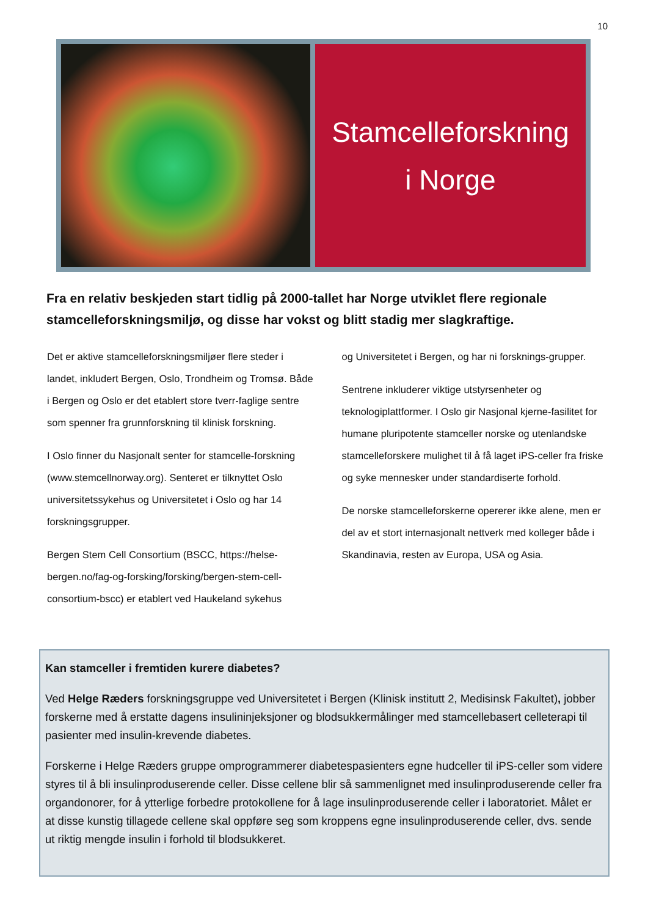10
Stamcelleforskning
i Norge
Fra en relativ beskjeden start tidlig på 2000-tallet har Norge utviklet flere regionale stamcelleforskningsmiljø, og disse har vokst og blitt stadig mer slagkraftige.
Det er aktive stamcelleforskningsmiljøer flere steder i landet, inkludert Bergen, Oslo, Trondheim og Tromsø. Både i Bergen og Oslo er det etablert store tverr-faglige sentre som spenner fra grunnforskning til klinisk forskning.
I Oslo finner du Nasjonalt senter for stamcelle-forskning (www.stemcellnorway.org). Senteret er tilknyttet Oslo universitetssykehus og Universitetet i Oslo og har 14 forskningsgrupper.
Bergen Stem Cell Consortium (BSCC, https://helse-bergen.no/fag-og-forsking/forsking/bergen-stem-cell-consortium-bscc) er etablert ved Haukeland sykehus
og Universitetet i Bergen, og har ni forsknings-grupper.
Sentrene inkluderer viktige utstyrsenheter og teknologiplattformer. I Oslo gir Nasjonal kjerne-fasilitet for humane pluripotente stamceller norske og utenlandske stamcelleforskere mulighet til å få laget iPS-celler fra friske og syke mennesker under standardiserte forhold.
De norske stamcelleforskerne opererer ikke alene, men er del av et stort internasjonalt nettverk med kolleger både i Skandinavia, resten av Europa, USA og Asia.
Kan stamceller i fremtiden kurere diabetes?
Ved Helge Ræders forskningsgruppe ved Universitetet i Bergen (Klinisk institutt 2, Medisinsk Fakultet), jobber forskerne med å erstatte dagens insulininjeksjoner og blodsukkermålinger med stamcellebasert celleterapi til pasienter med insulin-krevende diabetes.
Forskerne i Helge Ræders gruppe omprogrammerer diabetespasienters egne hudceller til iPS-celler som videre styres til å bli insulinproduserende celler. Disse cellene blir så sammenlignet med insulinproduserende celler fra organdonorer, for å ytterlige forbedre protokollene for å lage insulinproduserende celler i laboratoriet. Målet er at disse kunstig tillagede cellene skal oppføre seg som kroppens egne insulinproduserende celler, dvs. sende ut riktig mengde insulin i forhold til blodsukkeret.